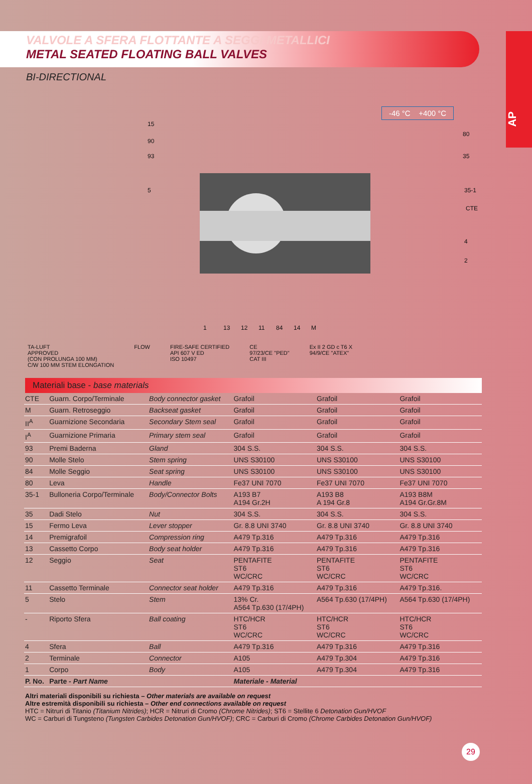AP
VALVOLE A SFERA FLOTTANTE A SEGGI METALLICI
METAL SEATED FLOATING BALL VALVES
BI-DIRECTIONAL
-46 °C +400 °C
15
90
93
5
80
35
35-1
CTE
4
2
1
13
12
11
84
14
M
TA-LUFT
APPROVED
(CON PROLUNGA 100 MM)
C/W 100 MM STEM ELONGATION
FLOW FIRE-SAFE CERTIFIED
API 607 V ED
ISO 10497
CE
97/23/CE "PED"
CAT III
Ex II 2 GD c T6 X
94/9/CE "ATEX"
Materiali base - base materials
| CTE | Guarn. Corpo/Terminale | Body connector gasket | Grafoil | Grafoil | Grafoil |
| M | Guarn. Retroseggio | Backseat gasket | Grafoil | Grafoil | Grafoil |
| II<sup>A</sup> | Guarnizione Secondaria | Secondary Stem seal | Grafoil | Grafoil | Grafoil |
| I<sup>A</sup> | Guarnizione Primaria | Primary stem seal | Grafoil | Grafoil | Grafoil |
| 93 | Premi Baderna | Gland | 304 S.S. | 304 S.S. | 304 S.S. |
| 90 | Molle Stelo | Stem spring | UNS S30100 | UNS S30100 | UNS S30100 |
| 84 | Molle Seggio | Seat spring | UNS S30100 | UNS S30100 | UNS S30100 |
| 80 | Leva | Handle | Fe37 UNI 7070 | Fe37 UNI 7070 | Fe37 UNI 7070 |
| 35-1 | Bulloneria Corpo/Terminale | Body/Connector Bolts | A193 B7 A194 Gr.2H | A193 B8 A 194 Gr.8 | A193 B8M A194 Gr.Gr.8M |
| 35 | Dadi Stelo | Nut | 304 S.S. | 304 S.S. | 304 S.S. |
| 15 | Fermo Leva | Lever stopper | Gr. 8.8 UNI 3740 | Gr. 8.8 UNI 3740 | Gr. 8.8 UNI 3740 |
| 14 | Premigrafoil | Compression ring | A479 Tp.316 | A479 Tp.316 | A479 Tp.316 |
| 13 | Cassetto Corpo | Body seat holder | A479 Tp.316 | A479 Tp.316 | A479 Tp.316 |
| 12 | Seggio | Seat | PENTAFITE ST6 WC/CRC | PENTAFITE ST6 WC/CRC | PENTAFITE ST6 WC/CRC |
| 11 | Cassetto Terminale | Connector seat holder | A479 Tp.316 | A479 Tp.316 | A479 Tp.316. |
| 5 | Stelo | Stem | 13% Cr. A564 Tp.630 (17/4PH) | A564 Tp.630 (17/4PH) | A564 Tp.630 (17/4PH) |
| - | Riporto Sfera | Ball coating | HTC/HCR ST6 WC/CRC | HTC/HCR ST6 WC/CRC | HTC/HCR ST6 WC/CRC |
| 4 | Sfera | Ball | A479 Tp.316 | A479 Tp.316 | A479 Tp.316 |
| 2 | Terminale | Connector | A105 | A479 Tp.304 | A479 Tp.316 |
| 1 | Corpo | Body | A105 | A479 Tp.304 | A479 Tp.316 |
| P. No. | Parte - Part Name | | Materiale - Material | | |
Altri materiali disponibili su richiesta – Other materials are available on request
Altre estremità disponibili su richiesta – Other end connections available on request
HTC = Nitruri di Titanio (Titanium Nitrides); HCR = Nitruri di Cromo (Chrome Nitrides); ST6 = Stellite 6 Detonation Gun/HVOF
WC = Carburi di Tungsteno (Tungsten Carbides Detonation Gun/HVOF); CRC = Carburi di Cromo (Chrome Carbides Detonation Gun/HVOF)
29